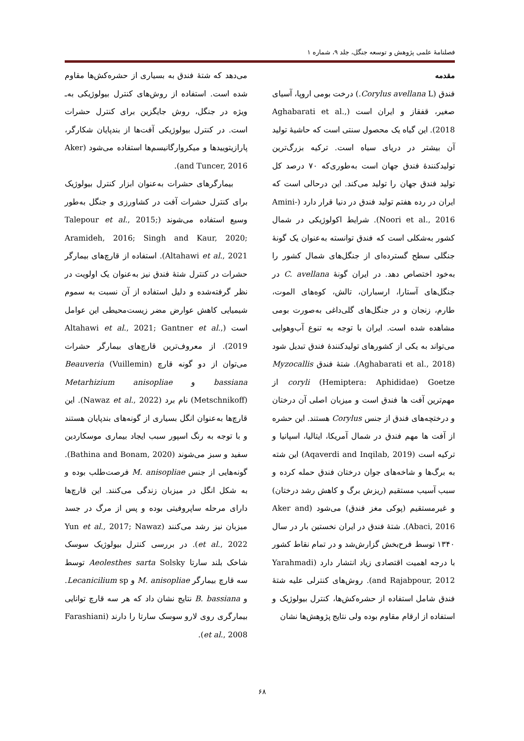فصلنامهٔ علمی پژوهش و توسعه جنگل، جلد ۹، شماره ۱
مقدمه
فندق (Corylus avellana L.) درخت بومی اروپا، آسیای صغیر، قفقاز و ایران است (Aghabarati et al., 2018). این گیاه یک محصول سنتی است که حاشیهٔ تولید آن بیشتر در دریای سیاه است. ترکیه بزرگ‌ترین تولیدکنندهٔ فندق جهان است به‌طوری‌که ۷۰ درصد کل تولید فندق جهان را تولید می‌کند. این درحالی است که ایران در رده هفتم تولید فندق در دنیا قرار دارد (Amini-Noori et al., 2016). شرایط اکولوژیکی در شمال کشور به‌شکلی است که فندق توانسته به‌عنوان یک گونهٔ جنگلی سطح گسترده‌ای از جنگل‌های شمال کشور را به‌خود اختصاص دهد. در ایران گونهٔ C. avellana در جنگل‌های آستارا، ارسباران، تالش، کوه‌های الموت، طارم، زنجان و در جنگل‌های گلی‌داغی به‌صورت بومی مشاهده شده است. ایران با توجه به تنوع آب‌وهوایی می‌تواند به یکی از کشورهای تولیدکنندهٔ فندق تبدیل شود (Aghabarati et al., 2018). شتهٔ فندق Myzocallis coryli (Hemiptera: Aphididae) Goetze از مهم‌ترین آفت ها فندق است و میزبان اصلی آن درختان و درختچه‌های فندق از جنس Corylus هستند. این حشره از آفت ها مهم فندق در شمال آمریکا، ایتالیا، اسپانیا و ترکیه است (Aqaverdi and Inqilab, 2019) این شته به برگ‌ها و شاخه‌های جوان درختان فندق حمله کرده و سبب آسیب مستقیم (ریزش برگ و کاهش رشد درختان) و غیرمستقیم (پوکی مغز فندق) می‌شود (Aker and Abaci, 2016). شتهٔ فندق در ایران نخستین بار در سال ۱۳۴۰ توسط فرح‌بخش گزارش‌شد و در تمام نقاط کشور با درجه اهمیت اقتصادی زیاد انتشار دارد (Yarahmadi and Rajabpour, 2012). روش‌های کنترلی علیه شتهٔ فندق شامل استفاده از حشره‌کش‌ها، کنترل بیولوژیک و استفاده از ارقام مقاوم بوده ولی نتایج پژوهش‌ها نشان
می‌دهد که شتهٔ فندق به بسیاری از حشره‌کش‌ها مقاوم شده است. استفاده از روش‌های کنترل بیولوژیکی به‌ـ ویژه در جنگل، روش جایگزین برای کنترل حشرات است. در کنترل بیولوژیکی آفت‌ها از بندپایان شکارگر، پارازیتوییدها و میکروارگانیسم‌ها استفاده می‌شود (Aker and Tuncer, 2016).
بیمارگرهای حشرات به‌عنوان ابزار کنترل بیولوژیک برای کنترل حشرات آفت در کشاورزی و جنگل به‌طور وسیع استفاده می‌شوند (Talepour et al., 2015; Aramideh, 2016; Singh and Kaur, 2020; Altahawi et al., 2021). استفاده از قارچ‌های بیمارگر حشرات در کنترل شتهٔ فندق نیز به‌عنوان یک اولویت در نظر گرفته‌شده و دلیل استفاده از آن نسبت به سموم شیمیایی کاهش عوارض مضر زیست‌محیطی این عوامل است (Altahawi et al., 2021; Gantner et al., 2019). از معروف‌ترین قارچ‌های بیمارگر حشرات می‌توان از دو گونه قارچ Beauveria (Vuillemin) bassiana و Metarhizium anisopliae (Metschnikoff) نام برد (Nawaz et al., 2022). این قارچ‌ها به‌عنوان انگل بسیاری از گونه‌های بندپایان هستند و با توجه به رنگ اسپور سبب ایجاد بیماری موسکاردین سفید و سبز می‌شوند (Bathina and Bonam, 2020). گونه‌هایی از جنس M. anisopliae فرصت‌طلب بوده و به شکل انگل در میزبان زندگی می‌کنند. این قارچ‌ها دارای مرحله ساپروفیتی بوده و پس از مرگ در جسد میزبان نیز رشد می‌کنند (Yun et al., 2017; Nawaz et al., 2022). در بررسی کنترل بیولوژیک سوسک شاخک بلند سارتا Aeolesthes sarta Solsky توسط سه قارچ بیمارگر M. anisopliae و Lecanicilium sp. و B. bassiana نتایج نشان داد که هر سه قارچ توانایی بیمارگری روی لارو سوسک سارتا را دارند (Farashiani et al., 2008).
۶۸